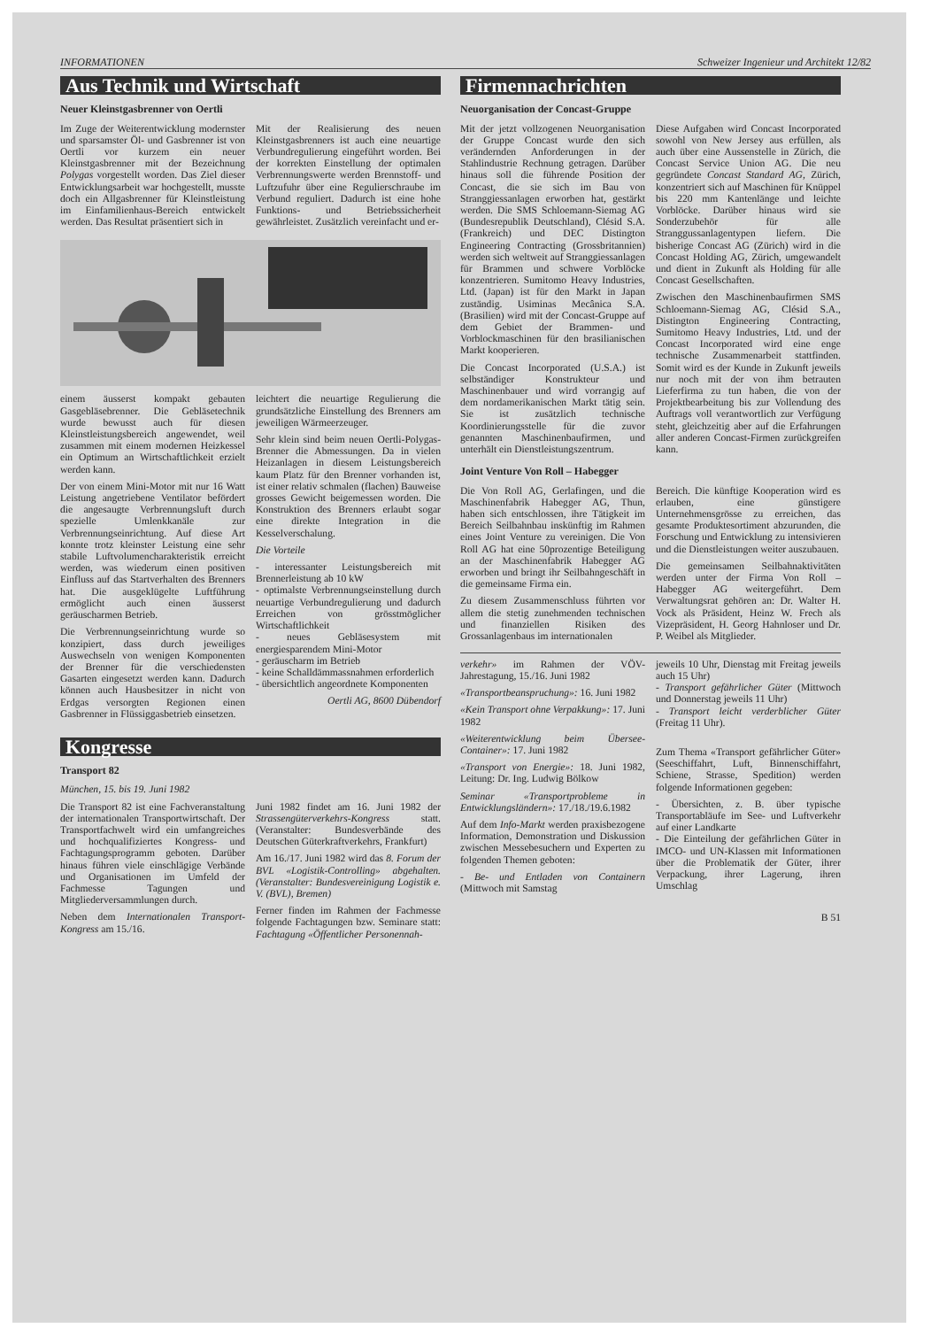INFORMATIONEN Schweizer Ingenieur und Architekt 12/82
Aus Technik und Wirtschaft
Neuer Kleinstgasbrenner von Oertli
Im Zuge der Weiterentwicklung modernster und sparsamster Öl- und Gasbrenner ist von Oertli vor kurzem ein neuer Kleinstgasbrenner mit der Bezeichnung Polygas vorgestellt worden. Das Ziel dieser Entwicklungsarbeit war hochgestellt, musste doch ein Allgasbrenner für Kleinstleistung im Einfamilienhaus-Bereich entwickelt werden. Das Resultat präsentiert sich in
Mit der Realisierung des neuen Kleinstgasbrenners ist auch eine neuartige Verbundregulierung eingeführt worden. Bei der korrekten Einstellung der optimalen Verbrennungswerte werden Brennstoff- und Luftzufuhr über eine Regulierschraube im Verbund reguliert. Dadurch ist eine hohe Funktions- und Betriebssicherheit gewährleistet. Zusätzlich vereinfacht und er-
einem äusserst kompakt gebauten Gasgebläsebrenner. Die Gebläsetechnik wurde bewusst auch für diesen Kleinstleistungsbereich angewendet, weil zusammen mit einem modernen Heizkessel ein Optimum an Wirtschaftlichkeit erzielt werden kann.
Der von einem Mini-Motor mit nur 16 Watt Leistung angetriebene Ventilator befördert die angesaugte Verbrennungsluft durch spezielle Umlenkkanäle zur Verbrennungseinrichtung. Auf diese Art konnte trotz kleinster Leistung eine sehr stabile Luftvolumencharakteristik erreicht werden, was wiederum einen positiven Einfluss auf das Startverhalten des Brenners hat. Die ausgeklügelte Luftführung ermöglicht auch einen äusserst geräuscharmen Betrieb.
Die Verbrennungseinrichtung wurde so konzipiert, dass durch jeweiliges Auswechseln von wenigen Komponenten der Brenner für die verschiedensten Gasarten eingesetzt werden kann. Dadurch können auch Hausbesitzer in nicht von Erdgas versorgten Regionen einen Gasbrenner in Flüssiggasbetrieb einsetzen.
leichtert die neuartige Regulierung die grundsätzliche Einstellung des Brenners am jeweiligen Wärmeerzeuger.
Sehr klein sind beim neuen Oertli-Polygas-Brenner die Abmessungen. Da in vielen Heizanlagen in diesem Leistungsbereich kaum Platz für den Brenner vorhanden ist, ist einer relativ schmalen (flachen) Bauweise grosses Gewicht beigemessen worden. Die Konstruktion des Brenners erlaubt sogar eine direkte Integration in die Kesselverschalung.
Die Vorteile
- interessanter Leistungsbereich mit Brennerleistung ab 10 kW
- optimalste Verbrennungseinstellung durch neuartige Verbundregulierung und dadurch Erreichen von grösstmöglicher Wirtschaftlichkeit
- neues Gebläsesystem mit energiesparendem Mini-Motor
- geräuscharm im Betrieb
- keine Schalldämmassnahmen erforderlich
- übersichtlich angeordnete Komponenten
Oertli AG, 8600 Dübendorf
Kongresse
Transport 82
München, 15. bis 19. Juni 1982
Die Transport 82 ist eine Fachveranstaltung der internationalen Transportwirtschaft. Der Transportfachwelt wird ein umfangreiches und hochqualifiziertes Kongress- und Fachtagungsprogramm geboten. Darüber hinaus führen viele einschlägige Verbände und Organisationen im Umfeld der Fachmesse Tagungen und Mitgliederversammlungen durch.
Neben dem Internationalen Transport-Kongress am 15./16.
Juni 1982 findet am 16. Juni 1982 der Strassengüterverkehrs-Kongress statt. (Veranstalter: Bundesverbände des Deutschen Güterkraftverkehrs, Frankfurt)
Am 16./17. Juni 1982 wird das 8. Forum der BVL «Logistik-Controlling» abgehalten. (Veranstalter: Bundesvereinigung Logistik e. V. (BVL), Bremen)
Ferner finden im Rahmen der Fachmesse folgende Fachtagungen bzw. Seminare statt: Fachtagung «Öffentlicher Personennah-
Firmennachrichten
Neuorganisation der Concast-Gruppe
Mit der jetzt vollzogenen Neuorganisation der Gruppe Concast wurde den sich verändernden Anforderungen in der Stahlindustrie Rechnung getragen. Darüber hinaus soll die führende Position der Concast, die sie sich im Bau von Stranggiessanlagen erworben hat, gestärkt werden. Die SMS Schloemann-Siemag AG (Bundesrepublik Deutschland), Clésid S.A. (Frankreich) und DEC Distington Engineering Contracting (Grossbritannien) werden sich weltweit auf Stranggiessanlagen für Brammen und schwere Vorblöcke konzentrieren. Sumitomo Heavy Industries, Ltd. (Japan) ist für den Markt in Japan zuständig. Usiminas Mecânica S.A. (Brasilien) wird mit der Concast-Gruppe auf dem Gebiet der Brammen- und Vorblockmaschinen für den brasilianischen Markt kooperieren.
Die Concast Incorporated (U.S.A.) ist selbständiger Konstrukteur und Maschinenbauer und wird vorrangig auf dem nordamerikanischen Markt tätig sein. Sie ist zusätzlich technische Koordinierungsstelle für die zuvor genannten Maschinenbaufirmen, und unterhält ein Dienstleistungszentrum.
Diese Aufgaben wird Concast Incorporated sowohl von New Jersey aus erfüllen, als auch über eine Aussenstelle in Zürich, die Concast Service Union AG. Die neu gegründete Concast Standard AG, Zürich, konzentriert sich auf Maschinen für Knüppel bis 220 mm Kantenlänge und leichte Vorblöcke. Darüber hinaus wird sie Sonderzubehör für alle Stranggussanlagentypen liefern. Die bisherige Concast AG (Zürich) wird in die Concast Holding AG, Zürich, umgewandelt und dient in Zukunft als Holding für alle Concast Gesellschaften.
Zwischen den Maschinenbaufirmen SMS Schloemann-Siemag AG, Clésid S.A., Distington Engineering Contracting, Sumitomo Heavy Industries, Ltd. und der Concast Incorporated wird eine enge technische Zusammenarbeit stattfinden. Somit wird es der Kunde in Zukunft jeweils nur noch mit der von ihm betrauten Lieferfirma zu tun haben, die von der Projektbearbeitung bis zur Vollendung des Auftrags voll verantwortlich zur Verfügung steht, gleichzeitig aber auf die Erfahrungen aller anderen Concast-Firmen zurückgreifen kann.
Joint Venture Von Roll – Habegger
Die Von Roll AG, Gerlafingen, und die Maschinenfabrik Habegger AG, Thun, haben sich entschlossen, ihre Tätigkeit im Bereich Seilbahnbau inskünftig im Rahmen eines Joint Venture zu vereinigen. Die Von Roll AG hat eine 50prozentige Beteiligung an der Maschinenfabrik Habegger AG erworben und bringt ihr Seilbahngeschäft in die gemeinsame Firma ein.
Zu diesem Zusammenschluss führten vor allem die stetig zunehmenden technischen und finanziellen Risiken des Grossanlagenbaus im internationalen
Bereich. Die künftige Kooperation wird es erlauben, eine günstigere Unternehmensgrösse zu erreichen, das gesamte Produktesortiment abzurunden, die Forschung und Entwicklung zu intensivieren und die Dienstleistungen weiter auszubauen.
Die gemeinsamen Seilbahnaktivitäten werden unter der Firma Von Roll – Habegger AG weitergeführt. Dem Verwaltungsrat gehören an: Dr. Walter H. Vock als Präsident, Heinz W. Frech als Vizepräsident, H. Georg Hahnloser und Dr. P. Weibel als Mitglieder.
verkehr» im Rahmen der VÖV-Jahrestagung, 15./16. Juni 1982
«Transportbeanspruchung»: 16. Juni 1982
«Kein Transport ohne Verpakkung»: 17. Juni 1982
«Weiterentwicklung beim Übersee-Container»: 17. Juni 1982
«Transport von Energie»: 18. Juni 1982, Leitung: Dr. Ing. Ludwig Bölkow
Seminar «Transportprobleme in Entwicklungsländern»: 17./18./19.6.1982
Auf dem Info-Markt werden praxisbezogene Information, Demonstration und Diskussion zwischen Messebesuchern und Experten zu folgenden Themen geboten:
- Be- und Entladen von Containern (Mittwoch mit Samstag
jeweils 10 Uhr, Dienstag mit Freitag jeweils auch 15 Uhr)
- Transport gefährlicher Güter (Mittwoch und Donnerstag jeweils 11 Uhr)
- Transport leicht verderblicher Güter (Freitag 11 Uhr).
Zum Thema «Transport gefährlicher Güter» (Seeschiffahrt, Luft, Binnenschiffahrt, Schiene, Strasse, Spedition) werden folgende Informationen gegeben:
- Übersichten, z. B. über typische Transportabläufe im See- und Luftverkehr auf einer Landkarte
- Die Einteilung der gefährlichen Güter in IMCO- und UN-Klassen mit Informationen über die Problematik der Güter, ihrer Verpackung, ihrer Lagerung, ihren Umschlag
B 51